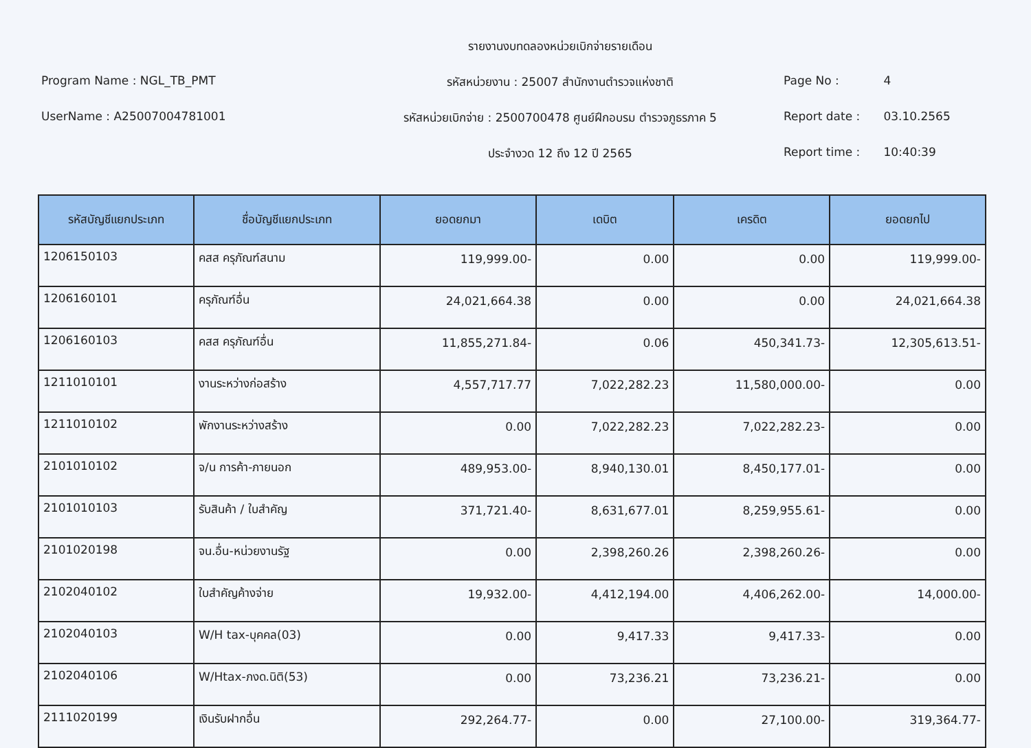Program Name : NGL_TB_PMT
UserName : A25007004781001
รายงานงบทดลองหน่วยเบิกจ่ายรายเดือน
รหัสหน่วยงาน : 25007 สำนักงานตำรวจแห่งชาติ
รหัสหน่วยเบิกจ่าย : 2500700478 ศูนย์ฝึกอบรม ตำรวจภูธรภาค 5
ประจำงวด 12 ถึง 12 ปี 2565
Page No : 4
Report date : 03.10.2565
Report time : 10:40:39
| รหัสบัญชีแยกประเภท | ชื่อบัญชีแยกประเภท | ยอดยกมา | เดบิต | เครดิต | ยอดยกไป |
| --- | --- | --- | --- | --- | --- |
| 1206150103 | คสส ครุภัณฑ์สนาม | 119,999.00- | 0.00 | 0.00 | 119,999.00- |
| 1206160101 | ครุภัณฑ์อื่น | 24,021,664.38 | 0.00 | 0.00 | 24,021,664.38 |
| 1206160103 | คสส ครุภัณฑ์อื่น | 11,855,271.84- | 0.06 | 450,341.73- | 12,305,613.51- |
| 1211010101 | งานระหว่างก่อสร้าง | 4,557,717.77 | 7,022,282.23 | 11,580,000.00- | 0.00 |
| 1211010102 | พักงานระหว่างสร้าง | 0.00 | 7,022,282.23 | 7,022,282.23- | 0.00 |
| 2101010102 | จ/น การค้า-ภายนอก | 489,953.00- | 8,940,130.01 | 8,450,177.01- | 0.00 |
| 2101010103 | รับสินค้า / ใบสำคัญ | 371,721.40- | 8,631,677.01 | 8,259,955.61- | 0.00 |
| 2101020198 | จน.อื่น-หน่วยงานรัฐ | 0.00 | 2,398,260.26 | 2,398,260.26- | 0.00 |
| 2102040102 | ใบสำคัญค้างจ่าย | 19,932.00- | 4,412,194.00 | 4,406,262.00- | 14,000.00- |
| 2102040103 | W/H tax-บุคคล(03) | 0.00 | 9,417.33 | 9,417.33- | 0.00 |
| 2102040106 | W/Htax-ภงด.นิติ(53) | 0.00 | 73,236.21 | 73,236.21- | 0.00 |
| 2111020199 | เงินรับฝากอื่น | 292,264.77- | 0.00 | 27,100.00- | 319,364.77- |